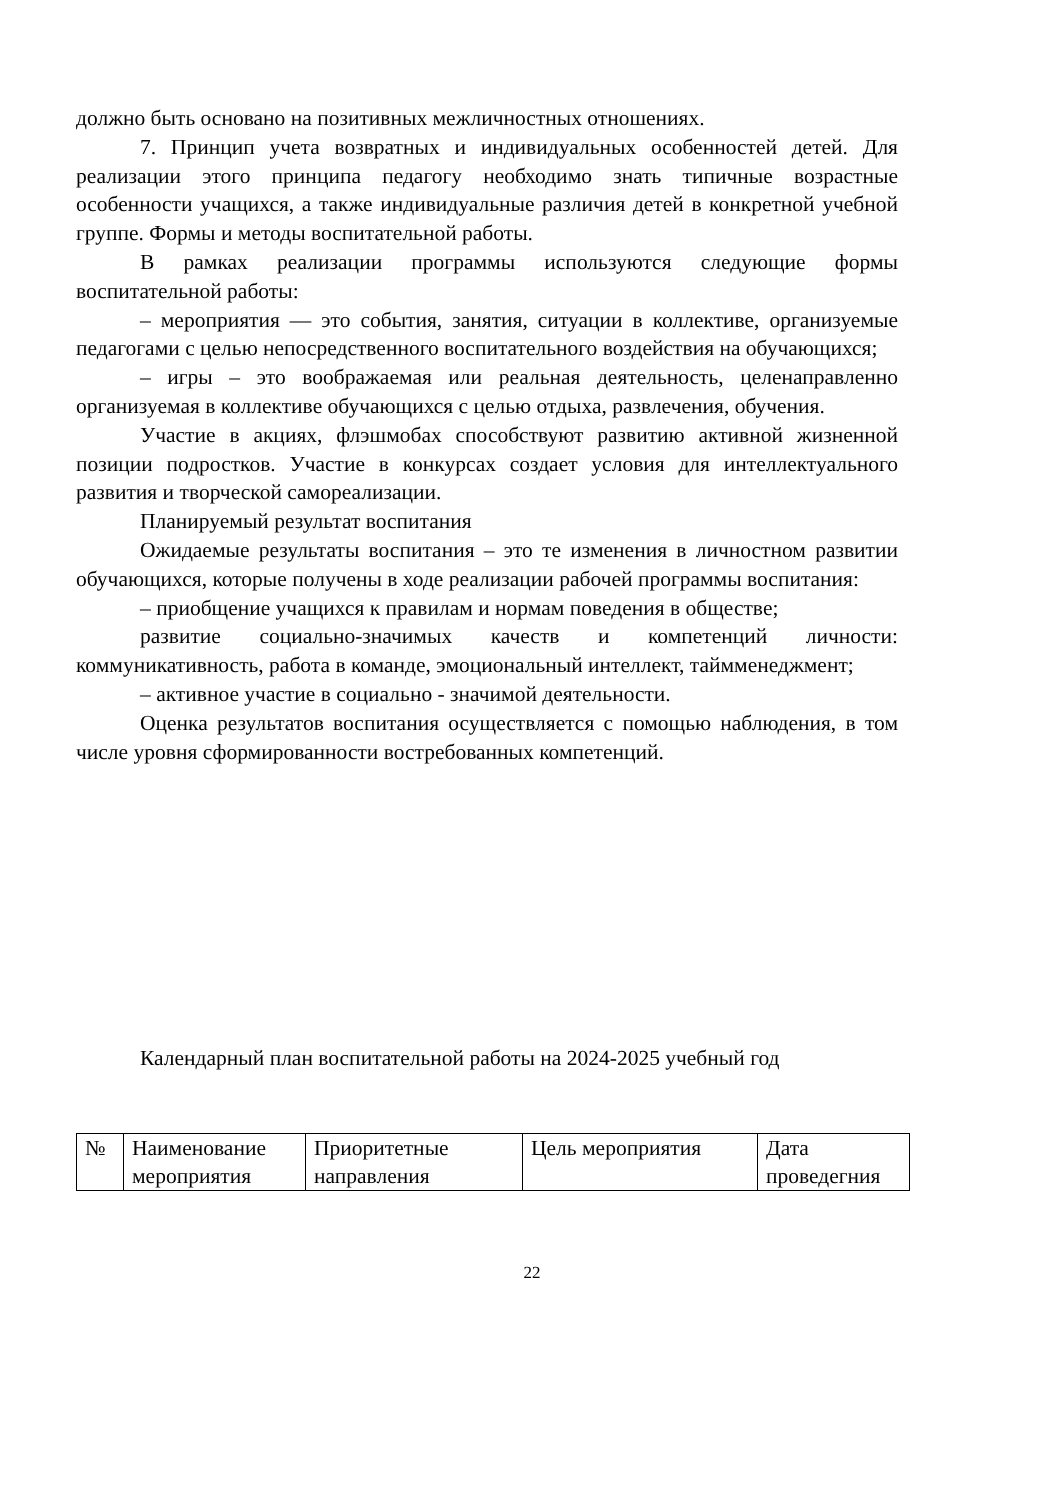должно быть основано на позитивных межличностных отношениях.
7. Принцип учета возвратных и индивидуальных особенностей детей. Для реализации этого принципа педагогу необходимо знать типичные возрастные особенности учащихся, а также индивидуальные различия детей в конкретной учебной группе. Формы и методы воспитательной работы.
В рамках реализации программы используются следующие формы воспитательной работы:
– мероприятия — это события, занятия, ситуации в коллективе, организуемые педагогами с целью непосредственного воспитательного воздействия на обучающихся;
– игры – это воображаемая или реальная деятельность, целенаправленно организуемая в коллективе обучающихся с целью отдыха, развлечения, обучения.
Участие в акциях, флэшмобах способствуют развитию активной жизненной позиции подростков. Участие в конкурсах создает условия для интеллектуального развития и творческой самореализации.
Планируемый результат воспитания
Ожидаемые результаты воспитания – это те изменения в личностном развитии обучающихся, которые получены в ходе реализации рабочей программы воспитания:
– приобщение учащихся к правилам и нормам поведения в обществе;
развитие социально-значимых качеств и компетенций личности: коммуникативность, работа в команде, эмоциональный интеллект, таймменеджмент;
– активное участие в социально - значимой деятельности.
Оценка результатов воспитания осуществляется с помощью наблюдения, в том числе уровня сформированности востребованных компетенций.
Календарный план воспитательной работы на 2024-2025 учебный год
| № | Наименование мероприятия | Приоритетные направления | Цель мероприятия | Дата проведегния |
22